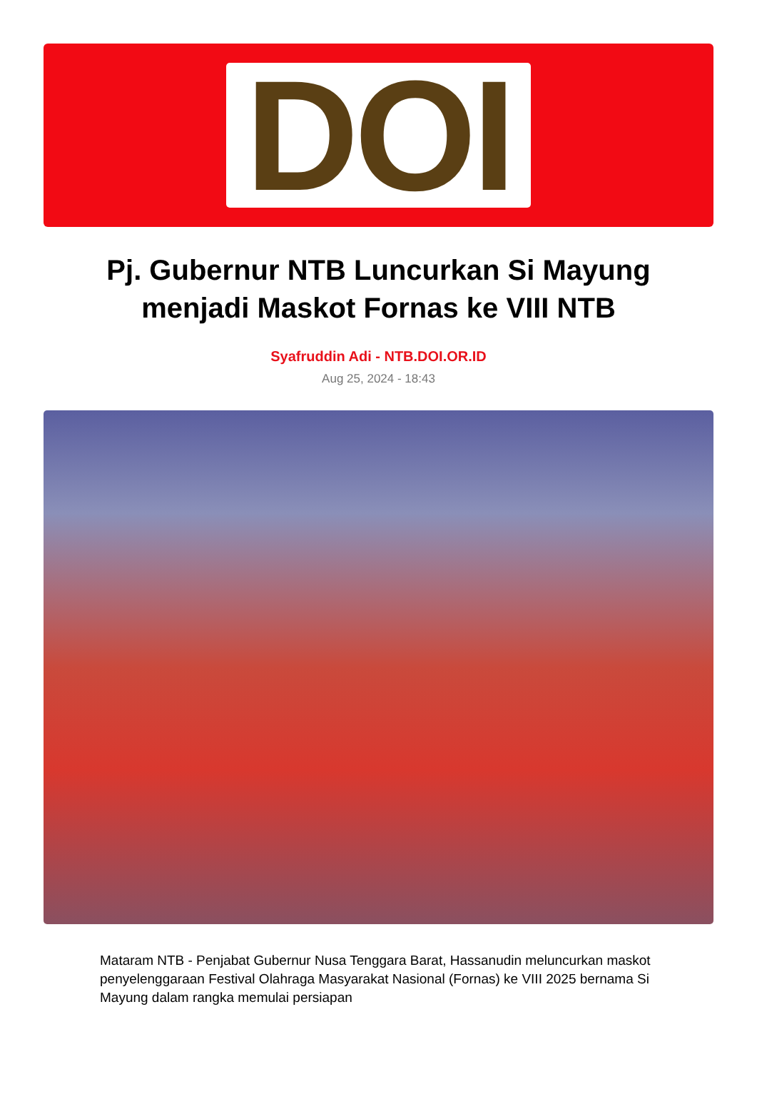DOI
Pj. Gubernur NTB Luncurkan Si Mayung menjadi Maskot Fornas ke VIII NTB
Syafruddin Adi - NTB.DOI.OR.ID
Aug 25, 2024 - 18:43
Mataram NTB - Penjabat Gubernur Nusa Tenggara Barat, Hassanudin meluncurkan maskot penyelenggaraan Festival Olahraga Masyarakat Nasional (Fornas) ke VIII 2025 bernama Si Mayung dalam rangka memulai persiapan